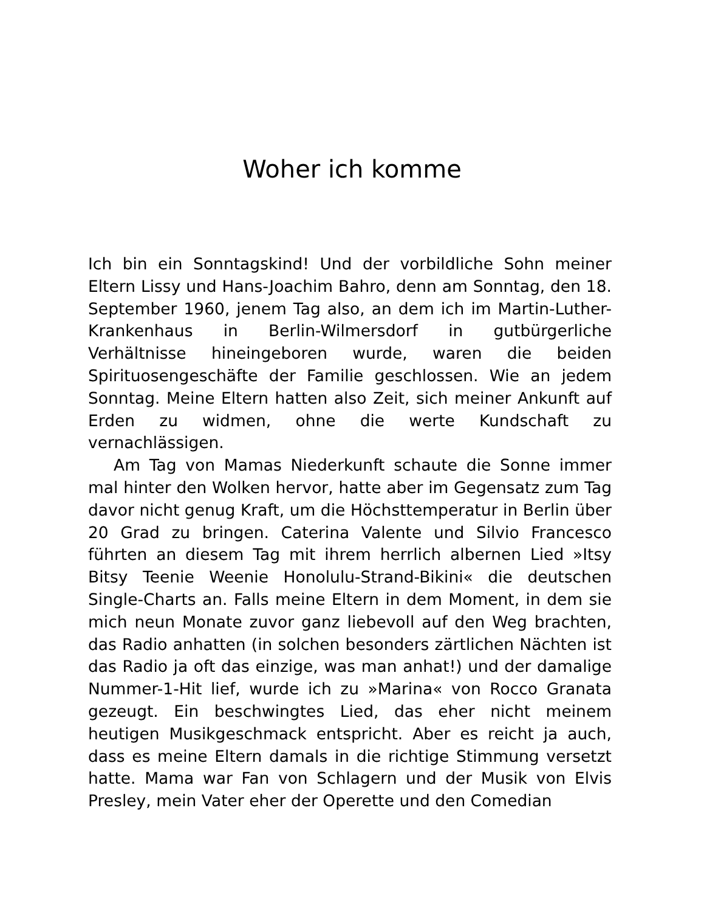Woher ich komme
Ich bin ein Sonntagskind! Und der vorbildliche Sohn meiner Eltern Lissy und Hans-Joachim Bahro, denn am Sonntag, den 18. September 1960, jenem Tag also, an dem ich im Martin-Luther-Krankenhaus in Berlin-Wilmersdorf in gutbürgerliche Verhältnisse hineingeboren wurde, waren die beiden Spirituosengeschäfte der Familie geschlossen. Wie an jedem Sonntag. Meine Eltern hatten also Zeit, sich meiner Ankunft auf Erden zu widmen, ohne die werte Kundschaft zu vernachlässigen.
Am Tag von Mamas Niederkunft schaute die Sonne immer mal hinter den Wolken hervor, hatte aber im Gegensatz zum Tag davor nicht genug Kraft, um die Höchsttemperatur in Berlin über 20 Grad zu bringen. Caterina Valente und Silvio Francesco führten an diesem Tag mit ihrem herrlich albernen Lied »Itsy Bitsy Teenie Weenie Honolulu-Strand-Bikini« die deutschen Single-Charts an. Falls meine Eltern in dem Moment, in dem sie mich neun Monate zuvor ganz liebevoll auf den Weg brachten, das Radio anhatten (in solchen besonders zärtlichen Nächten ist das Radio ja oft das einzige, was man anhat!) und der damalige Nummer-1-Hit lief, wurde ich zu »Marina« von Rocco Granata gezeugt. Ein beschwingtes Lied, das eher nicht meinem heutigen Musikgeschmack entspricht. Aber es reicht ja auch, dass es meine Eltern damals in die richtige Stimmung versetzt hatte. Mama war Fan von Schlagern und der Musik von Elvis Presley, mein Vater eher der Operette und den Comedian